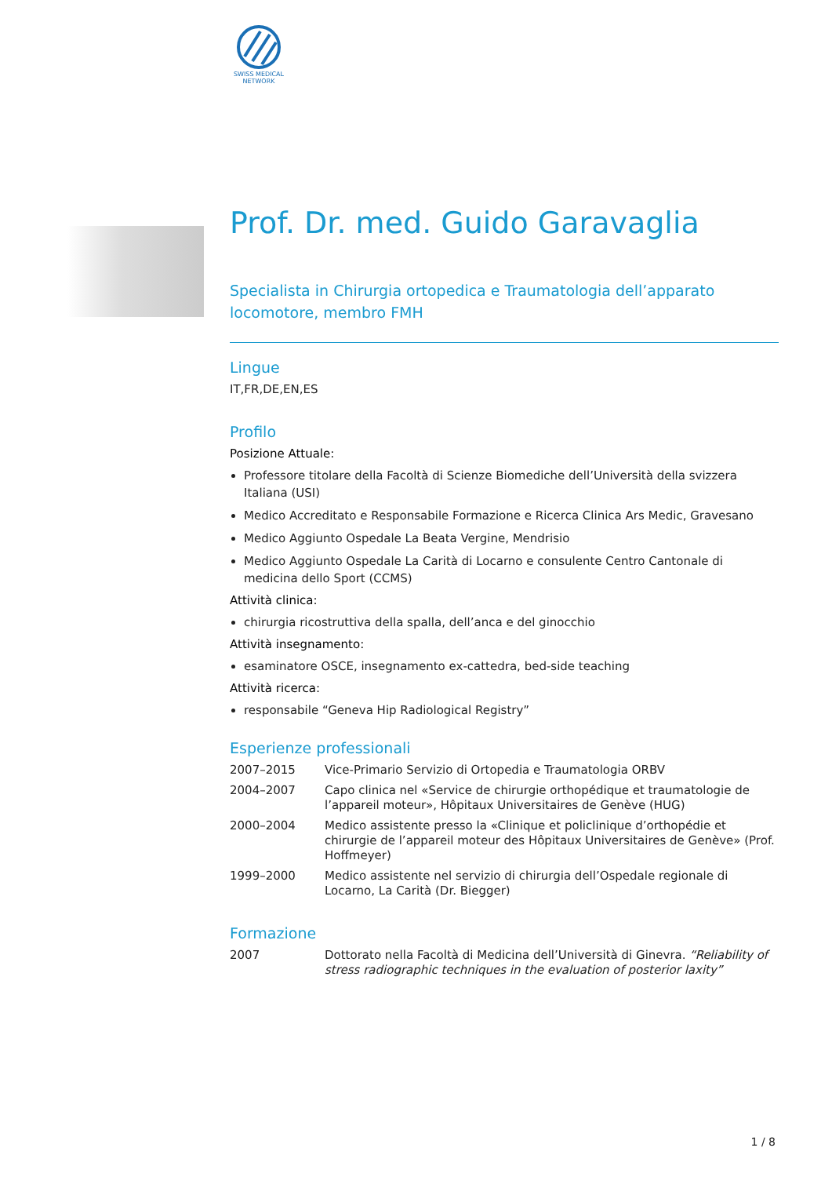SWISS MEDICAL NETWORK
Prof. Dr. med. Guido Garavaglia
Specialista in Chirurgia ortopedica e Traumatologia dell’apparato locomotore, membro FMH
Lingue
IT,FR,DE,EN,ES
Profilo
Posizione Attuale:
Professore titolare della Facoltà di Scienze Biomediche dell’Università della svizzera Italiana (USI)
Medico Accreditato e Responsabile Formazione e Ricerca Clinica Ars Medic, Gravesano
Medico Aggiunto Ospedale La Beata Vergine, Mendrisio
Medico Aggiunto Ospedale La Carità di Locarno e consulente Centro Cantonale di medicina dello Sport (CCMS)
Attività clinica:
chirurgia ricostruttiva della spalla, dell’anca e del ginocchio
Attività insegnamento:
esaminatore OSCE, insegnamento ex-cattedra, bed-side teaching
Attività ricerca:
responsabile “Geneva Hip Radiological Registry”
Esperienze professionali
| 2007–2015 | Vice-Primario Servizio di Ortopedia e Traumatologia ORBV |
| 2004–2007 | Capo clinica nel «Service de chirurgie orthopédique et traumatologie de l’appareil moteur», Hôpitaux Universitaires de Genève (HUG) |
| 2000–2004 | Medico assistente presso la «Clinique et policlinique d’orthopédie et chirurgie de l’appareil moteur des Hôpitaux Universitaires de Genève» (Prof. Hoffmeyer) |
| 1999–2000 | Medico assistente nel servizio di chirurgia dell’Ospedale regionale di Locarno, La Carità (Dr. Biegger) |
Formazione
| 2007 | Dottorato nella Facoltà di Medicina dell’Università di Ginevra. “Reliability of stress radiographic techniques in the evaluation of posterior laxity” |
1 / 8